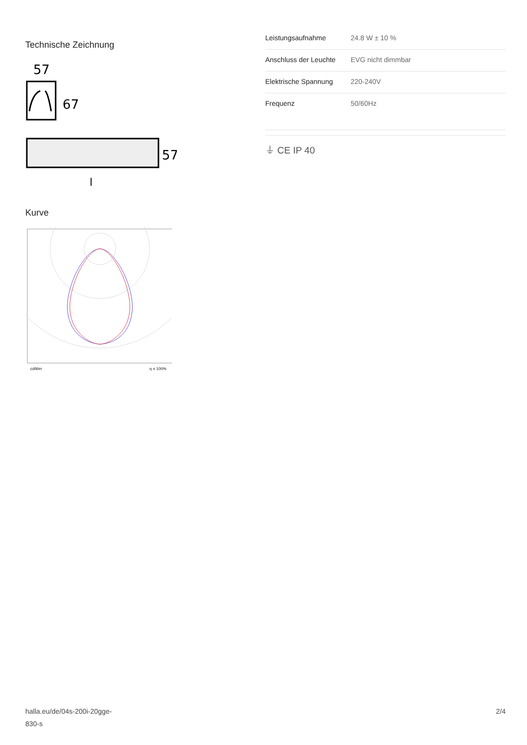Technische Zeichnung
57
67
57
l
Kurve
cd/klm
η = 100%
| Leistungsaufnahme | 24.8 W ± 10 % |
| Anschluss der Leuchte | EVG nicht dimmbar |
| Elektrische Spannung | 220-240V |
| Frequenz | 50/60Hz |
⏚ CE IP 40
halla.eu/de/04s-200i-20gge-
830-s
2/4